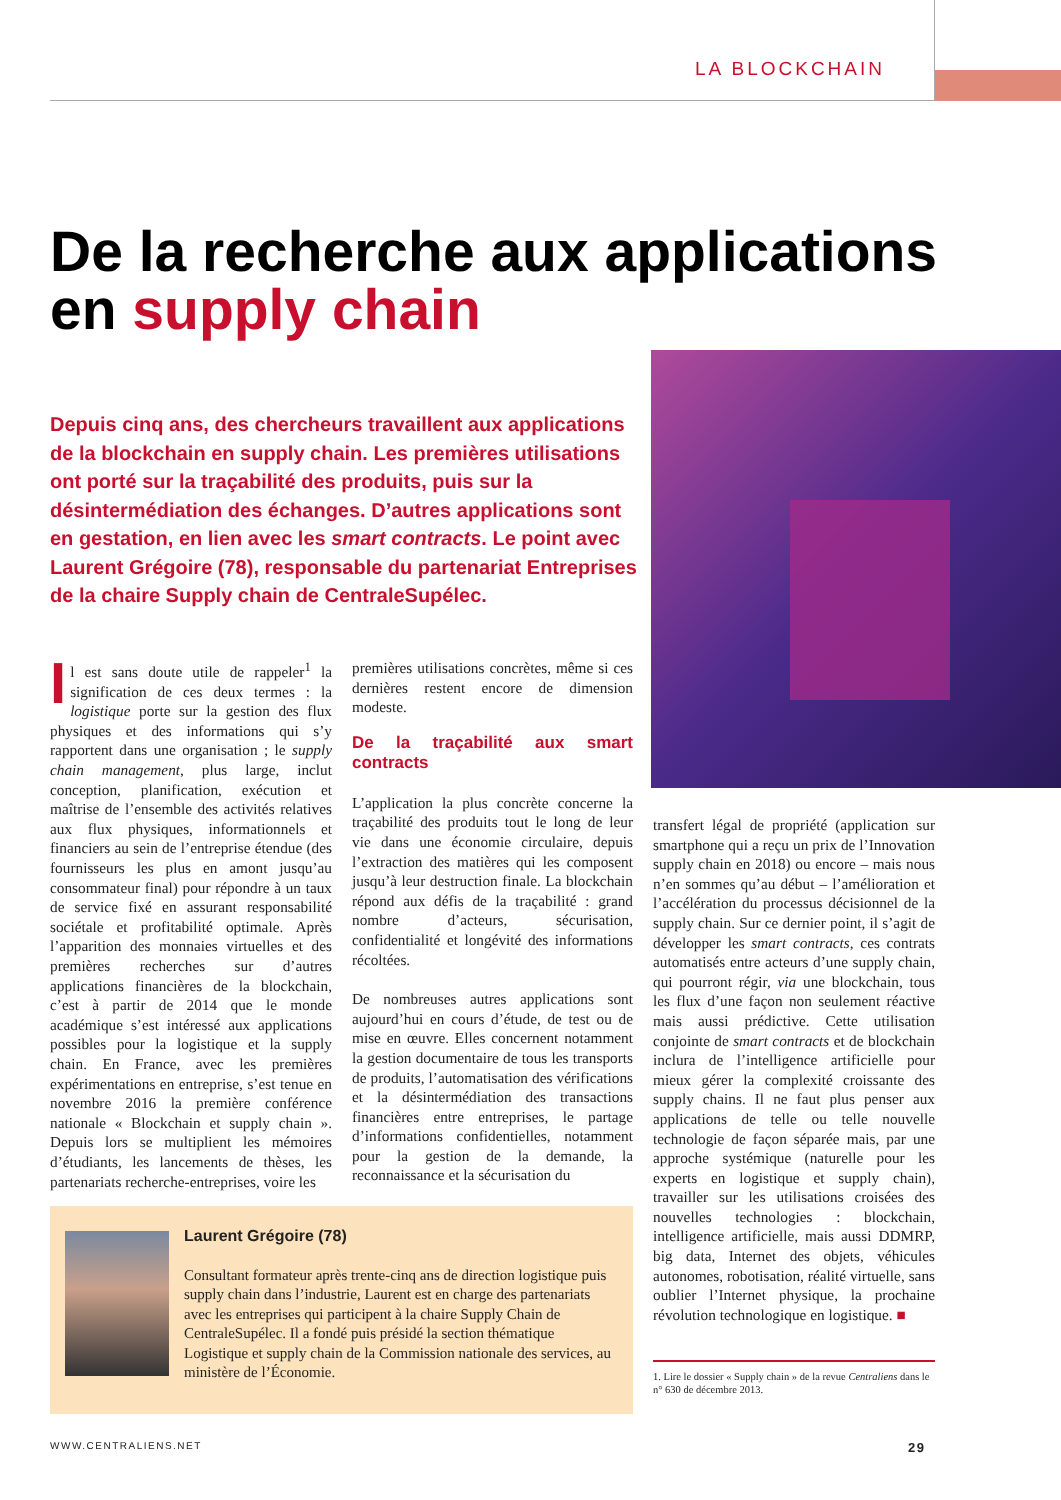LA BLOCKCHAIN
De la recherche aux applications
en supply chain
Depuis cinq ans, des chercheurs travaillent aux applications de la blockchain en supply chain. Les premières utilisations ont porté sur la traçabilité des produits, puis sur la désintermédiation des échanges. D’autres applications sont en gestation, en lien avec les smart contracts. Le point avec Laurent Grégoire (78), responsable du partenariat Entreprises de la chaire Supply chain de CentraleSupélec.
Il est sans doute utile de rappeler<sup>1</sup> la signification de ces deux termes : la logistique porte sur la gestion des flux physiques et des informations qui s’y rapportent dans une organisation ; le supply chain management, plus large, inclut conception, planification, exécution et maîtrise de l’ensemble des activités relatives aux flux physiques, informationnels et financiers au sein de l’entreprise étendue (des fournisseurs les plus en amont jusqu’au consommateur final) pour répondre à un taux de service fixé en assurant responsabilité sociétale et profitabilité optimale. Après l’apparition des monnaies virtuelles et des premières recherches sur d’autres applications financières de la blockchain, c’est à partir de 2014 que le monde académique s’est intéressé aux applications possibles pour la logistique et la supply chain. En France, avec les premières expérimentations en entreprise, s’est tenue en novembre 2016 la première conférence nationale « Blockchain et supply chain ». Depuis lors se multiplient les mémoires d’étudiants, les lancements de thèses, les partenariats recherche-entreprises, voire les
premières utilisations concrètes, même si ces dernières restent encore de dimension modeste.
De la traçabilité aux smart contracts
L’application la plus concrète concerne la traçabilité des produits tout le long de leur vie dans une économie circulaire, depuis l’extraction des matières qui les composent jusqu’à leur destruction finale. La blockchain répond aux défis de la traçabilité : grand nombre d’acteurs, sécurisation, confidentialité et longévité des informations récoltées.
De nombreuses autres applications sont aujourd’hui en cours d’étude, de test ou de mise en œuvre. Elles concernent notamment la gestion documentaire de tous les transports de produits, l’automatisation des vérifications et la désintermédiation des transactions financières entre entreprises, le partage d’informations confidentielles, notamment pour la gestion de la demande, la reconnaissance et la sécurisation du
transfert légal de propriété (application sur smartphone qui a reçu un prix de l’Innovation supply chain en 2018) ou encore – mais nous n’en sommes qu’au début – l’amélioration et l’accélération du processus décisionnel de la supply chain. Sur ce dernier point, il s’agit de développer les smart contracts, ces contrats automatisés entre acteurs d’une supply chain, qui pourront régir, via une blockchain, tous les flux d’une façon non seulement réactive mais aussi prédictive. Cette utilisation conjointe de smart contracts et de blockchain inclura de l’intelligence artificielle pour mieux gérer la complexité croissante des supply chains. Il ne faut plus penser aux applications de telle ou telle nouvelle technologie de façon séparée mais, par une approche systémique (naturelle pour les experts en logistique et supply chain), travailler sur les utilisations croisées des nouvelles technologies : blockchain, intelligence artificielle, mais aussi DDMRP, big data, Internet des objets, véhicules autonomes, robotisation, réalité virtuelle, sans oublier l’Internet physique, la prochaine révolution technologique en logistique. ■
Laurent Grégoire (78)
Consultant formateur après trente-cinq ans de direction logistique puis supply chain dans l’industrie, Laurent est en charge des partenariats avec les entreprises qui participent à la chaire Supply Chain de CentraleSupélec. Il a fondé puis présidé la section thématique Logistique et supply chain de la Commission nationale des services, au ministère de l’Économie.
1. Lire le dossier « Supply chain » de la revue Centraliens dans le n° 630 de décembre 2013.
WWW.CENTRALIENS.NET 29